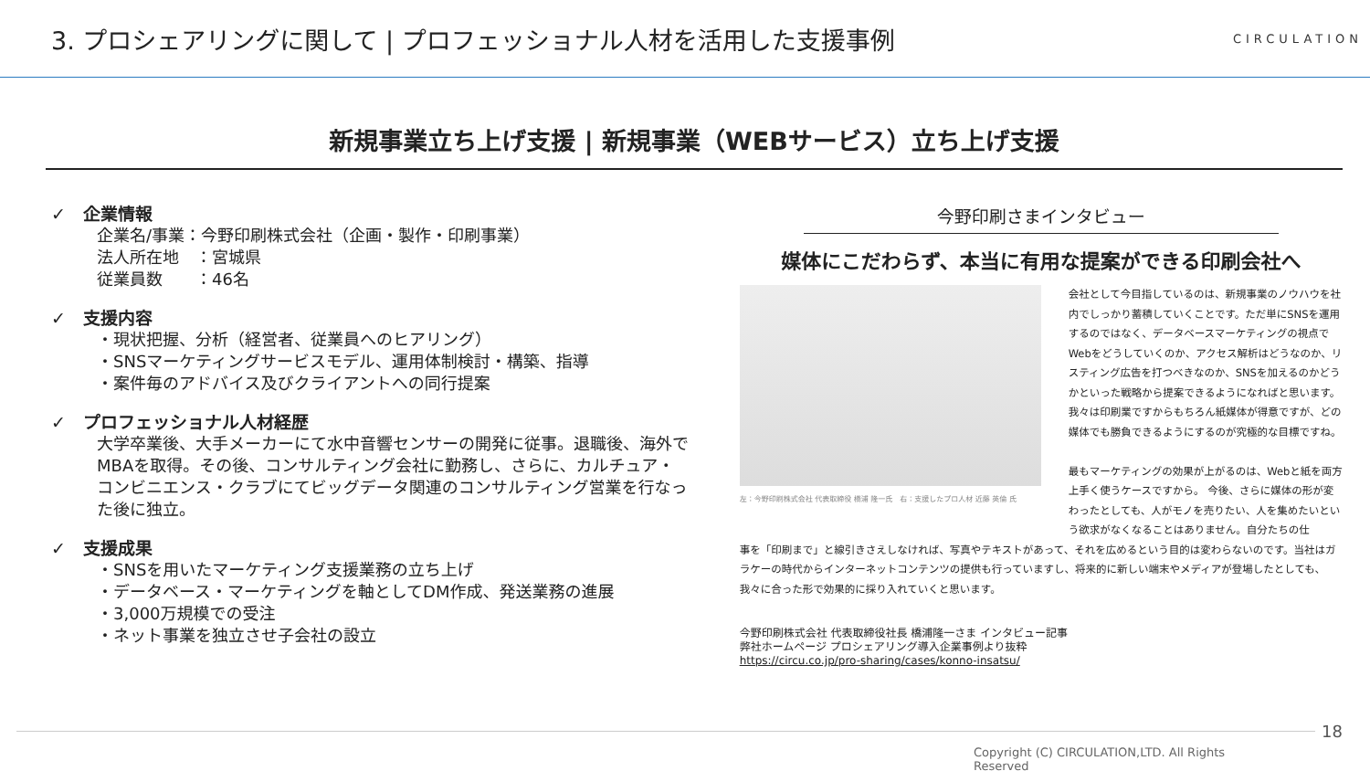3. プロシェアリングに関して | プロフェッショナル人材を活用した支援事例
CIRCULATION
新規事業立ち上げ支援 | 新規事業（WEBサービス）立ち上げ支援
✓　企業情報
企業名/事業：今野印刷株式会社（企画・製作・印刷事業）
法人所在地　：宮城県
従業員数　　：46名
✓　支援内容
・現状把握、分析（経営者、従業員へのヒアリング）
・SNSマーケティングサービスモデル、運用体制検討・構築、指導
・案件毎のアドバイス及びクライアントへの同行提案
✓　プロフェッショナル人材経歴
大学卒業後、大手メーカーにて水中音響センサーの開発に従事。退職後、海外でMBAを取得。その後、コンサルティング会社に勤務し、さらに、カルチュア・コンビニエンス・クラブにてビッグデータ関連のコンサルティング営業を行なった後に独立。
✓　支援成果
・SNSを用いたマーケティング支援業務の立ち上げ
・データベース・マーケティングを軸としてDM作成、発送業務の進展
・3,000万規模での受注
・ネット事業を独立させ子会社の設立
今野印刷さまインタビュー
媒体にこだわらず、本当に有用な提案ができる印刷会社へ
左：今野印刷株式会社 代表取締役 橋浦 隆一氏　右：支援したプロ人材 近藤 英倫 氏
会社として今目指しているのは、新規事業のノウハウを社内でしっかり蓄積していくことです。ただ単にSNSを運用するのではなく、データベースマーケティングの視点でWebをどうしていくのか、アクセス解析はどうなのか、リスティング広告を打つべきなのか、SNSを加えるのかどうかといった戦略から提案できるようになればと思います。我々は印刷業ですからもちろん紙媒体が得意ですが、どの媒体でも勝負できるようにするのが究極的な目標ですね。
最もマーケティングの効果が上がるのは、Webと紙を両方上手く使うケースですから。 今後、さらに媒体の形が変わったとしても、人がモノを売りたい、人を集めたいという欲求がなくなることはありません。自分たちの仕
事を「印刷まで」と線引きさえしなければ、写真やテキストがあって、それを広めるという目的は変わらないのです。当社はガラケーの時代からインターネットコンテンツの提供も行っていますし、将来的に新しい端末やメディアが登場したとしても、我々に合った形で効果的に採り入れていくと思います。
今野印刷株式会社 代表取締役社長 橋浦隆一さま インタビュー記事
弊社ホームページ プロシェアリング導入企業事例より抜粋
https://circu.co.jp/pro-sharing/cases/konno-insatsu/
18
Copyright (C) CIRCULATION,LTD. All Rights Reserved